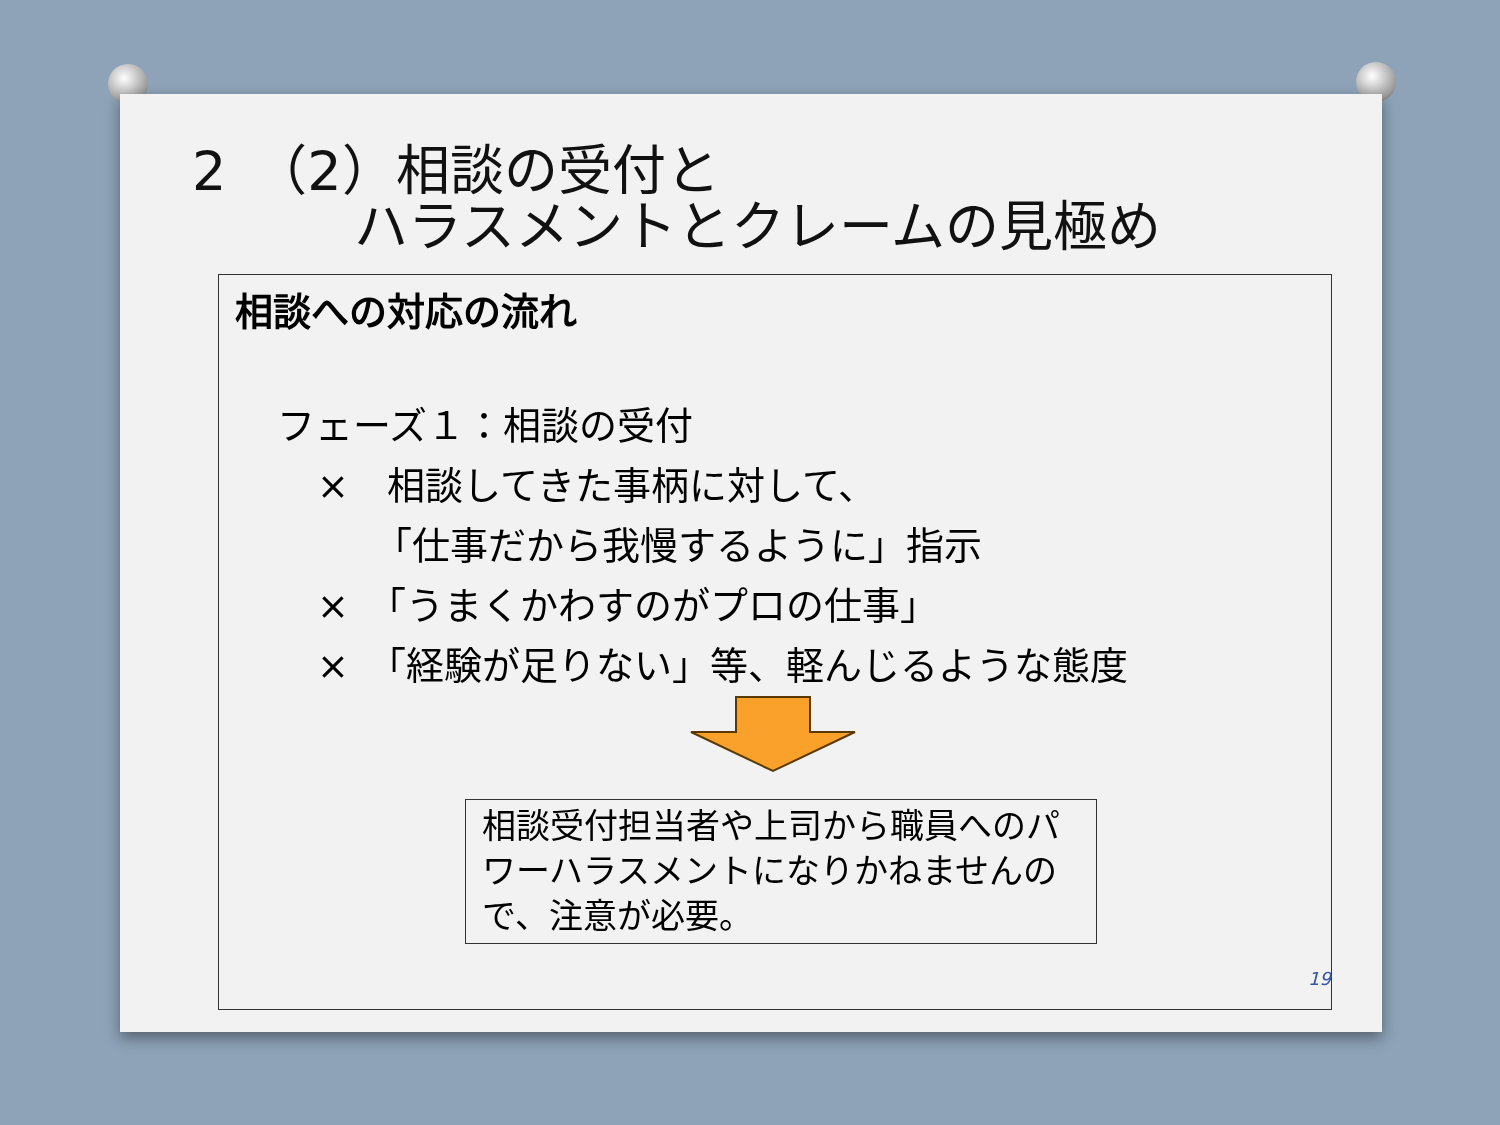2　（2）相談の受付と
　　　ハラスメントとクレームの見極め
相談への対応の流れ
フェーズ１：相談の受付
×　相談してきた事柄に対して、
　　「仕事だから我慢するように」指示
×　「うまくかわすのがプロの仕事」
×　「経験が足りない」等、軽んじるような態度
相談受付担当者や上司から職員へのパワーハラスメントになりかねませんので、注意が必要。
19